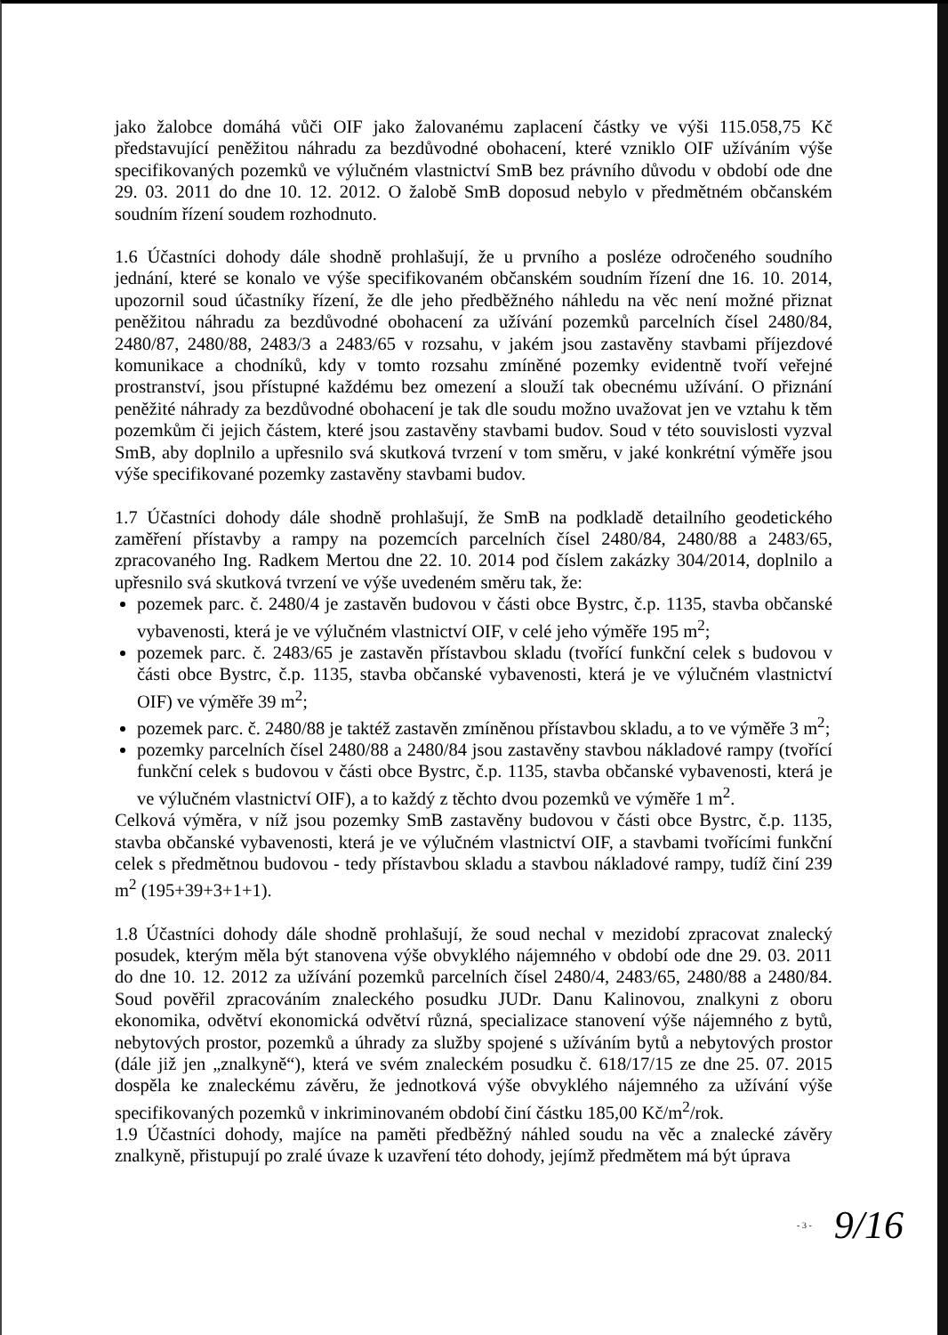jako žalobce domáhá vůči OIF jako žalovanému zaplacení částky ve výši 115.058,75 Kč představující peněžitou náhradu za bezdůvodné obohacení, které vzniklo OIF užíváním výše specifikovaných pozemků ve výlučném vlastnictví SmB bez právního důvodu v období ode dne 29. 03. 2011 do dne 10. 12. 2012. O žalobě SmB doposud nebylo v předmětném občanském soudním řízení soudem rozhodnuto.
1.6 Účastníci dohody dále shodně prohlašují, že u prvního a posléze odročeného soudního jednání, které se konalo ve výše specifikovaném občanském soudním řízení dne 16. 10. 2014, upozornil soud účastníky řízení, že dle jeho předběžného náhledu na věc není možné přiznat peněžitou náhradu za bezdůvodné obohacení za užívání pozemků parcelních čísel 2480/84, 2480/87, 2480/88, 2483/3 a 2483/65 v rozsahu, v jakém jsou zastavěny stavbami příjezdové komunikace a chodníků, kdy v tomto rozsahu zmíněné pozemky evidentně tvoří veřejné prostranství, jsou přístupné každému bez omezení a slouží tak obecnému užívání. O přiznání peněžité náhrady za bezdůvodné obohacení je tak dle soudu možno uvažovat jen ve vztahu k těm pozemkům či jejich částem, které jsou zastavěny stavbami budov. Soud v této souvislosti vyzval SmB, aby doplnilo a upřesnilo svá skutková tvrzení v tom směru, v jaké konkrétní výměře jsou výše specifikované pozemky zastavěny stavbami budov.
1.7 Účastníci dohody dále shodně prohlašují, že SmB na podkladě detailního geodetického zaměření přístavby a rampy na pozemcích parcelních čísel 2480/84, 2480/88 a 2483/65, zpracovaného Ing. Radkem Mertou dne 22. 10. 2014 pod číslem zakázky 304/2014, doplnilo a upřesnilo svá skutková tvrzení ve výše uvedeném směru tak, že:
pozemek parc. č. 2480/4 je zastavěn budovou v části obce Bystrc, č.p. 1135, stavba občanské vybavenosti, která je ve výlučném vlastnictví OIF, v celé jeho výměře 195 m<sup>2</sup>;
pozemek parc. č. 2483/65 je zastavěn přístavbou skladu (tvořící funkční celek s budovou v části obce Bystrc, č.p. 1135, stavba občanské vybavenosti, která je ve výlučném vlastnictví OIF) ve výměře 39 m<sup>2</sup>;
pozemek parc. č. 2480/88 je taktéž zastavěn zmíněnou přístavbou skladu, a to ve výměře 3 m<sup>2</sup>;
pozemky parcelních čísel 2480/88 a 2480/84 jsou zastavěny stavbou nákladové rampy (tvořící funkční celek s budovou v části obce Bystrc, č.p. 1135, stavba občanské vybavenosti, která je ve výlučném vlastnictví OIF), a to každý z těchto dvou pozemků ve výměře 1 m<sup>2</sup>.
Celková výměra, v níž jsou pozemky SmB zastavěny budovou v části obce Bystrc, č.p. 1135, stavba občanské vybavenosti, která je ve výlučném vlastnictví OIF, a stavbami tvořícími funkční celek s předmětnou budovou - tedy přístavbou skladu a stavbou nákladové rampy, tudíž činí 239 m<sup>2</sup> (195+39+3+1+1).
1.8 Účastníci dohody dále shodně prohlašují, že soud nechal v mezidobí zpracovat znalecký posudek, kterým měla být stanovena výše obvyklého nájemného v období ode dne 29. 03. 2011 do dne 10. 12. 2012 za užívání pozemků parcelních čísel 2480/4, 2483/65, 2480/88 a 2480/84. Soud pověřil zpracováním znaleckého posudku JUDr. Danu Kalinovou, znalkyni z oboru ekonomika, odvětví ekonomická odvětví různá, specializace stanovení výše nájemného z bytů, nebytových prostor, pozemků a úhrady za služby spojené s užíváním bytů a nebytových prostor (dále již jen „znalkyně“), která ve svém znaleckém posudku č. 618/17/15 ze dne 25. 07. 2015 dospěla ke znaleckému závěru, že jednotková výše obvyklého nájemného za užívání výše specifikovaných pozemků v inkriminovaném období činí částku 185,00 Kč/m<sup>2</sup>/rok.
1.9 Účastníci dohody, majíce na paměti předběžný náhled soudu na věc a znalecké závěry znalkyně, přistupují po zralé úvaze k uzavření této dohody, jejímž předmětem má být úprava
- 3 - 9/16